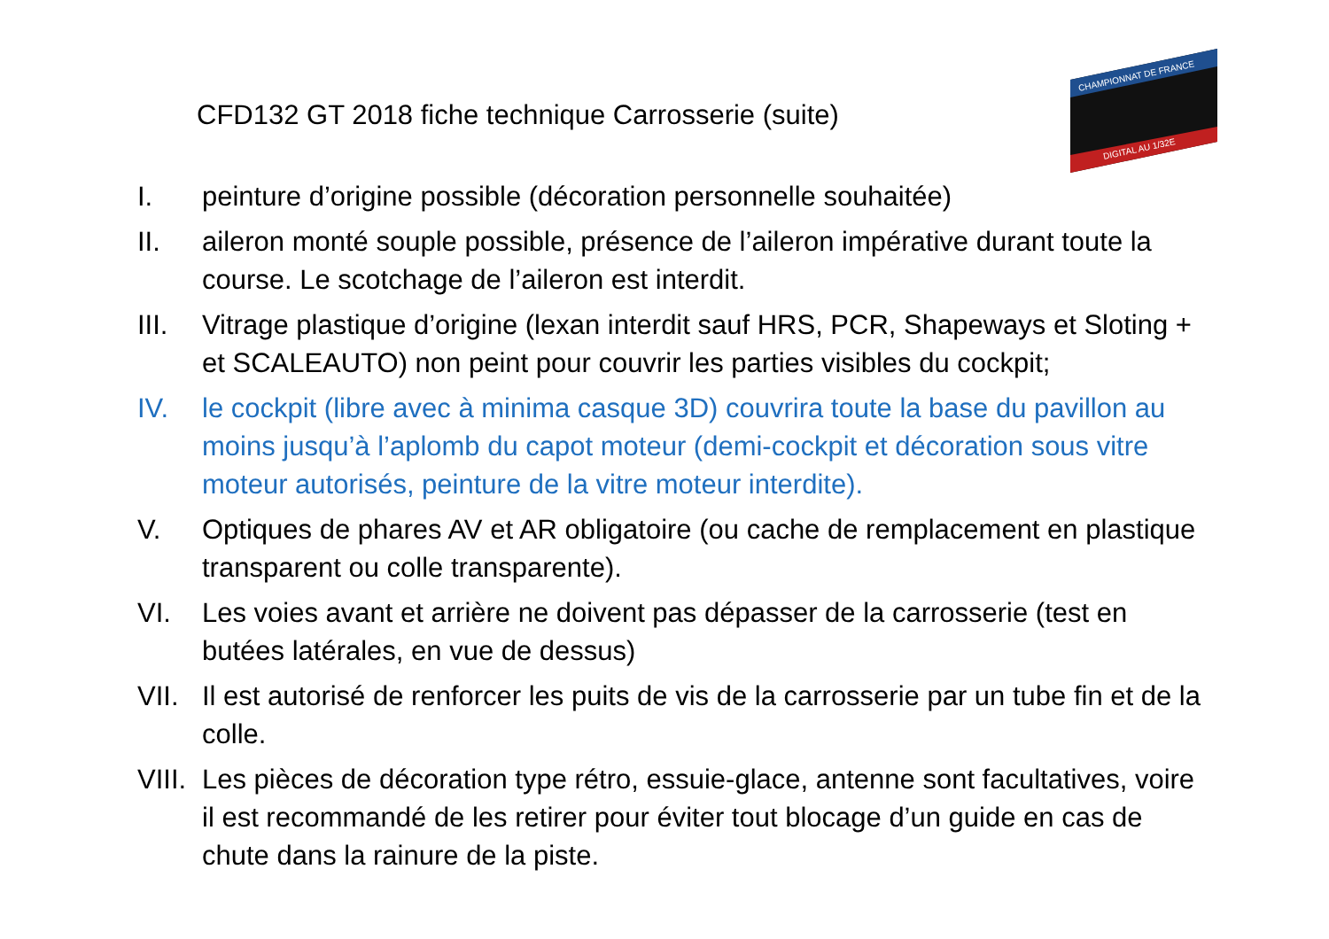CFD132 GT 2018 fiche technique Carrosserie (suite)
CHAMPIONNAT DE FRANCE
DIGITAL AU 1/32E
I. peinture d’origine possible (décoration personnelle souhaitée)
II. aileron monté souple possible, présence de l’aileron impérative durant toute la course. Le scotchage de l’aileron est interdit.
III. Vitrage plastique d’origine (lexan interdit sauf HRS, PCR, Shapeways et Sloting + et SCALEAUTO) non peint pour couvrir les parties visibles du cockpit;
IV. le cockpit (libre avec à minima casque 3D) couvrira toute la base du pavillon au moins jusqu’à l’aplomb du capot moteur (demi-cockpit et décoration sous vitre moteur autorisés, peinture de la vitre moteur interdite).
V. Optiques de phares AV et AR obligatoire (ou cache de remplacement en plastique transparent ou colle transparente).
VI. Les voies avant et arrière ne doivent pas dépasser de la carrosserie (test en butées latérales, en vue de dessus)
VII. Il est autorisé de renforcer les puits de vis de la carrosserie par un tube fin et de la colle.
VIII. Les pièces de décoration type rétro, essuie-glace, antenne sont facultatives, voire il est recommandé de les retirer pour éviter tout blocage d’un guide en cas de chute dans la rainure de la piste.